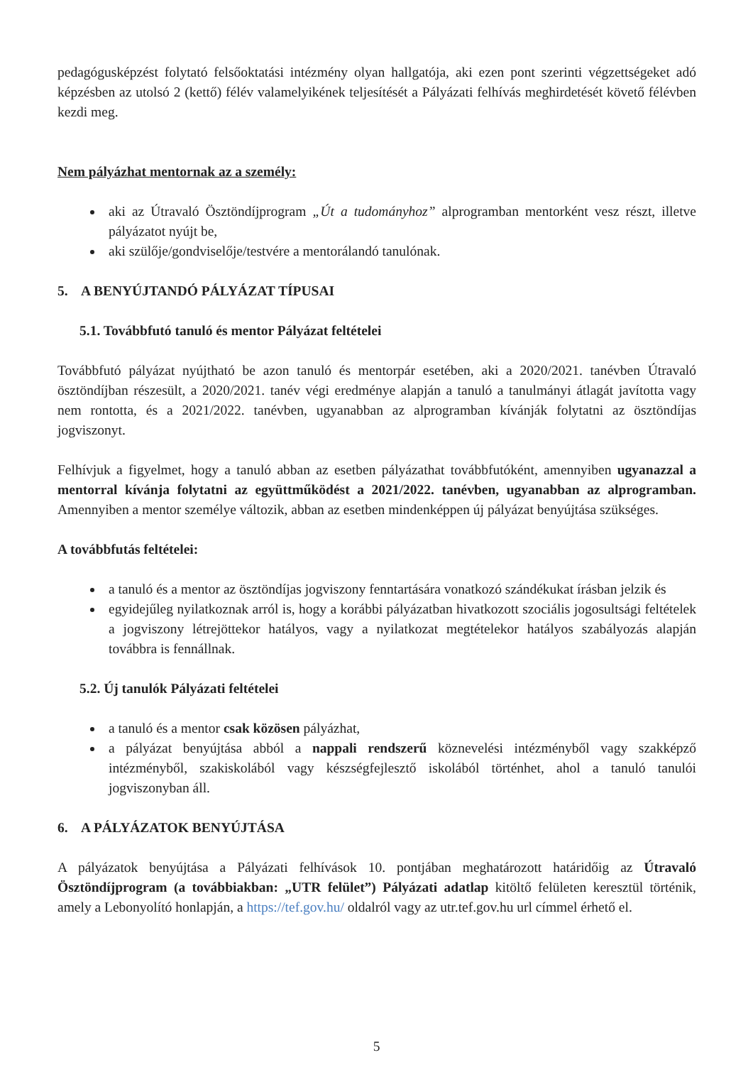pedagógusképzést folytató felsőoktatási intézmény olyan hallgatója, aki ezen pont szerinti végzettségeket adó képzésben az utolsó 2 (kettő) félév valamelyikének teljesítését a Pályázati felhívás meghirdetését követő félévben kezdi meg.
Nem pályázhat mentornak az a személy:
aki az Útravaló Ösztöndíjprogram „Út a tudományhoz” alprogramban mentorként vesz részt, illetve pályázatot nyújt be,
aki szülője/gondviselője/testvére a mentorálandó tanulónak.
5. A BENYÚJTANDÓ PÁLYÁZAT TÍPUSAI
5.1. Továbbfutó tanuló és mentor Pályázat feltételei
Továbbfutó pályázat nyújtható be azon tanuló és mentorpár esetében, aki a 2020/2021. tanévben Útravaló ösztöndíjban részesült, a 2020/2021. tanév végi eredménye alapján a tanuló a tanulmányi átlagát javította vagy nem rontotta, és a 2021/2022. tanévben, ugyanabban az alprogramban kívánják folytatni az ösztöndíjas jogviszonyt.
Felhívjuk a figyelmet, hogy a tanuló abban az esetben pályázathat továbbfutóként, amennyiben ugyanazzal a mentorral kívánja folytatni az együttműködést a 2021/2022. tanévben, ugyanabban az alprogramban. Amennyiben a mentor személye változik, abban az esetben mindenképpen új pályázat benyújtása szükséges.
A továbbfutás feltételei:
a tanuló és a mentor az ösztöndíjas jogviszony fenntartására vonatkozó szándékukat írásban jelzik és
egyidejűleg nyilatkoznak arról is, hogy a korábbi pályázatban hivatkozott szociális jogosultsági feltételek a jogviszony létrejöttekor hatályos, vagy a nyilatkozat megtételekor hatályos szabályozás alapján továbbra is fennállnak.
5.2. Új tanulók Pályázati feltételei
a tanuló és a mentor csak közösen pályázhat,
a pályázat benyújtása abból a nappali rendszerű köznevelési intézményből vagy szakképző intézményből, szakiskolából vagy készségfejlesztő iskolából történhet, ahol a tanuló tanulói jogviszonyban áll.
6. A PÁLYÁZATOK BENYÚJTÁSA
A pályázatok benyújtása a Pályázati felhívások 10. pontjában meghatározott határidőig az Útravaló Ösztöndíjprogram (a továbbiakban: „UTR felület”) Pályázati adatlap kitöltő felületen keresztül történik, amely a Lebonyolító honlapján, a https://tef.gov.hu/ oldalról vagy az utr.tef.gov.hu url címmel érhető el.
5